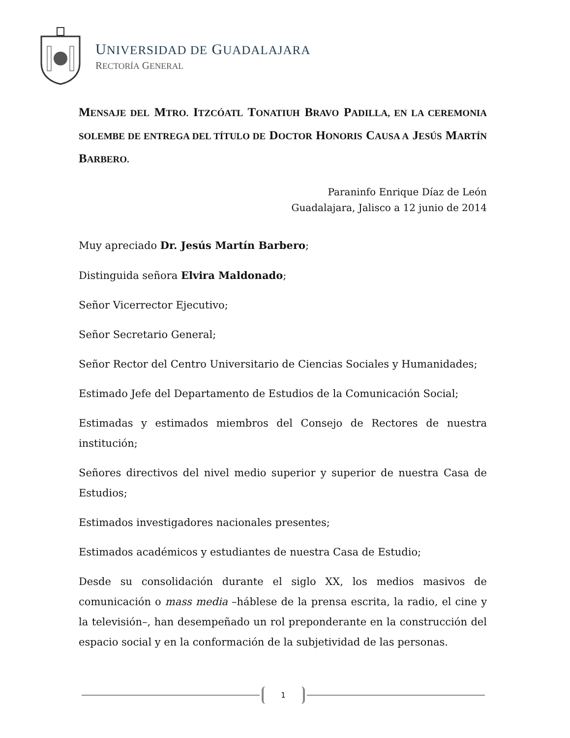UNIVERSIDAD DE GUADALAJARA
RECTORÍA GENERAL
MENSAJE DEL MTRO. ITZCÓATL TONATIUH BRAVO PADILLA, EN LA CEREMONIA SOLEMBE DE ENTREGA DEL TÍTULO DE DOCTOR HONORIS CAUSA A JESÚS MARTÍN BARBERO.
Paraninfo Enrique Díaz de León
Guadalajara, Jalisco a 12 junio de 2014
Muy apreciado Dr. Jesús Martín Barbero;
Distinguida señora Elvira Maldonado;
Señor Vicerrector Ejecutivo;
Señor Secretario General;
Señor Rector del Centro Universitario de Ciencias Sociales y Humanidades;
Estimado Jefe del Departamento de Estudios de la Comunicación Social;
Estimadas y estimados miembros del Consejo de Rectores de nuestra institución;
Señores directivos del nivel medio superior y superior de nuestra Casa de Estudios;
Estimados investigadores nacionales presentes;
Estimados académicos y estudiantes de nuestra Casa de Estudio;
Desde su consolidación durante el siglo XX, los medios masivos de comunicación o mass media –háblese de la prensa escrita, la radio, el cine y la televisión–, han desempeñado un rol preponderante en la construcción del espacio social y en la conformación de la subjetividad de las personas.
1